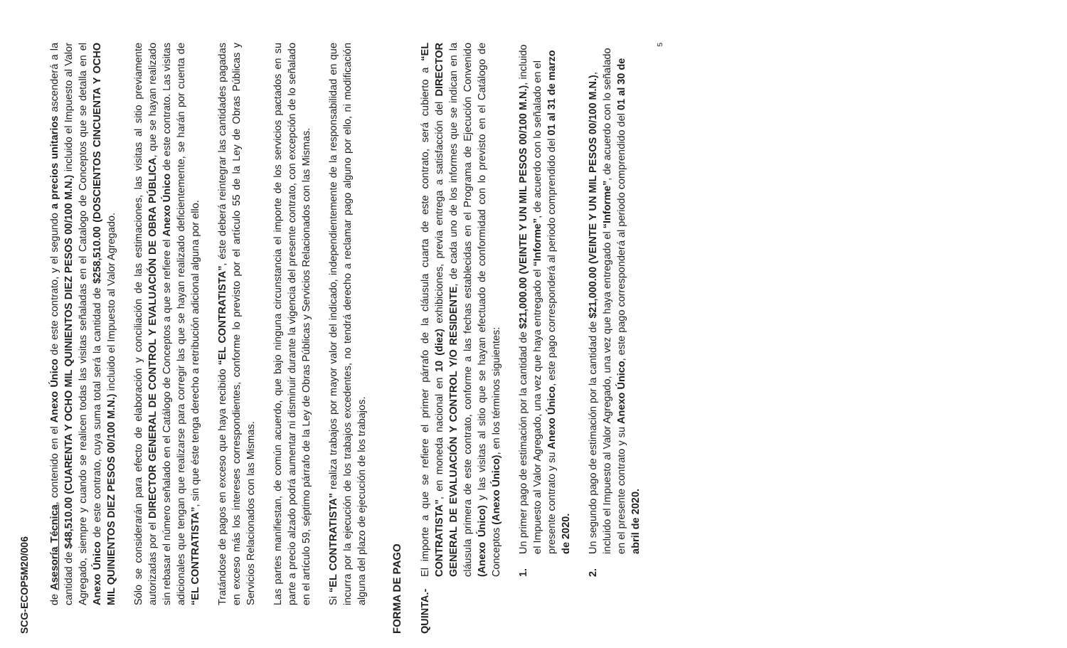SCG-ECOP5M20/006
de Asesoría Técnica, contenido en el Anexo Único de este contrato, y el segundo a precios unitarios ascenderá a la cantidad de $48,510.00 (CUARENTA Y OCHO MIL QUINIENTOS DIEZ PESOS 00/100 M.N.) incluido el Impuesto al Valor Agregado, siempre y cuando se realicen todas las visitas señaladas en el Catalogo de Conceptos que se detalla en el Anexo Único de este contrato, cuya suma total será la cantidad de $258,510.00 (DOSCIENTOS CINCUENTA Y OCHO MIL QUINIENTOS DIEZ PESOS 00/100 M.N.) incluido el Impuesto al Valor Agregado.
Sólo se considerarán para efecto de elaboración y conciliación de las estimaciones, las visitas al sitio previamente autorizadas por el DIRECTOR GENERAL DE CONTROL Y EVALUACIÓN DE OBRA PÚBLICA, que se hayan realizado sin rebasar el número señalado en el Catálogo de Conceptos a que se refiere el Anexo Único de este contrato. Las visitas adicionales que tengan que realizarse para corregir las que se hayan realizado deficientemente, se harán por cuenta de “EL CONTRATISTA”, sin que éste tenga derecho a retribución adicional alguna por ello.
Tratándose de pagos en exceso que haya recibido “EL CONTRATISTA”, éste deberá reintegrar las cantidades pagadas en exceso más los intereses correspondientes, conforme lo previsto por el artículo 55 de la Ley de Obras Públicas y Servicios Relacionados con las Mismas.
Las partes manifiestan, de común acuerdo, que bajo ninguna circunstancia el importe de los servicios pactados en su parte a precio alzado podrá aumentar ni disminuir durante la vigencia del presente contrato, con excepción de lo señalado en el artículo 59, séptimo párrafo de la Ley de Obras Públicas y Servicios Relacionados con las Mismas.
Si “EL CONTRATISTA” realiza trabajos por mayor valor del indicado, independientemente de la responsabilidad en que incurra por la ejecución de los trabajos excedentes, no tendrá derecho a reclamar pago alguno por ello, ni modificación alguna del plazo de ejecución de los trabajos.
FORMA DE PAGO
QUINTA.-
El importe a que se refiere el primer párrafo de la cláusula cuarta de este contrato, será cubierto a “EL CONTRATISTA”, en moneda nacional en 10 (diez) exhibiciones, previa entrega a satisfacción del DIRECTOR GENERAL DE EVALUACIÓN Y CONTROL Y/O RESIDENTE, de cada uno de los informes que se indican en la cláusula primera de este contrato, conforme a las fechas establecidas en el Programa de Ejecución Convenido (Anexo Único) y las visitas al sitio que se hayan efectuado de conformidad con lo previsto en el Catálogo de Conceptos (Anexo Único), en los términos siguientes:
1. Un primer pago de estimación por la cantidad de $21,000.00 (VEINTE Y UN MIL PESOS 00/100 M.N.), incluido el Impuesto al Valor Agregado, una vez que haya entregado el “Informe”, de acuerdo con lo señalado en el presente contrato y su Anexo Único, este pago corresponderá al periodo comprendido del 01 al 31 de marzo de 2020.
2. Un segundo pago de estimación por la cantidad de $21,000.00 (VEINTE Y UN MIL PESOS 00/100 M.N.), incluido el Impuesto al Valor Agregado, una vez que haya entregado el “Informe”, de acuerdo con lo señalado en el presente contrato y su Anexo Único, este pago corresponderá al periodo comprendido del 01 al 30 de abril de 2020.
5